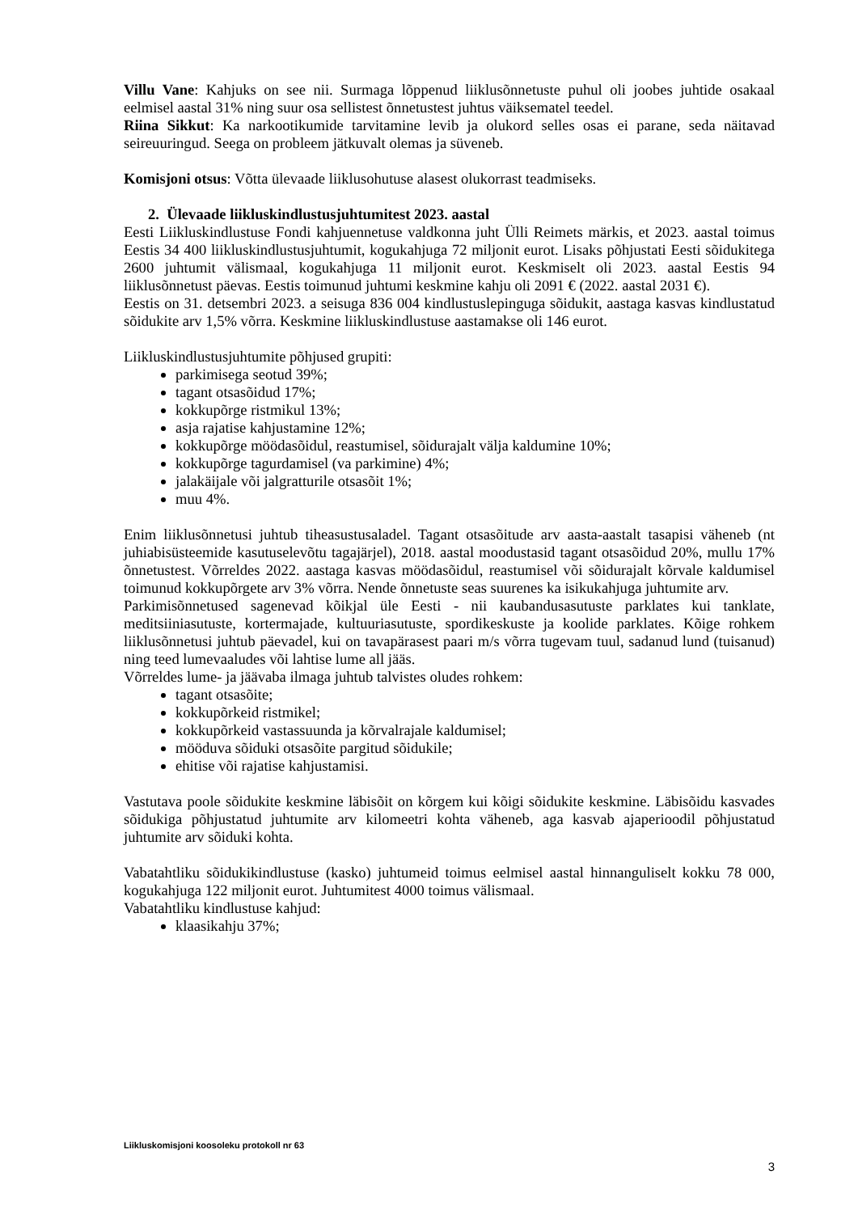Villu Vane: Kahjuks on see nii. Surmaga lõppenud liiklusõnnetuste puhul oli joobes juhtide osakaal eelmisel aastal 31% ning suur osa sellistest õnnetustest juhtus väiksematel teedel.
Riina Sikkut: Ka narkootikumide tarvitamine levib ja olukord selles osas ei parane, seda näitavad seireuuringud. Seega on probleem jätkuvalt olemas ja süveneb.
Komisjoni otsus: Võtta ülevaade liiklusohutuse alasest olukorrast teadmiseks.
2. Ülevaade liikluskindlustusjuhtumitest 2023. aastal
Eesti Liikluskindlustuse Fondi kahjuennetuse valdkonna juht Ülli Reimets märkis, et 2023. aastal toimus Eestis 34 400 liikluskindlustusjuhtumit, kogukahjuga 72 miljonit eurot. Lisaks põhjustati Eesti sõidukitega 2600 juhtumit välismaal, kogukahjuga 11 miljonit eurot. Keskmiselt oli 2023. aastal Eestis 94 liiklusõnnetust päevas. Eestis toimunud juhtumi keskmine kahju oli 2091 € (2022. aastal 2031 €).
Eestis on 31. detsembri 2023. a seisuga 836 004 kindlustuslepinguga sõidukit, aastaga kasvas kindlustatud sõidukite arv 1,5% võrra. Keskmine liikluskindlustuse aastamakse oli 146 eurot.
Liikluskindlustusjuhtumite põhjused grupiti:
parkimisega seotud 39%;
tagant otsasõidud 17%;
kokkupõrge ristmikul 13%;
asja rajatise kahjustamine 12%;
kokkupõrge möödasõidul, reastumisel, sõidurajalt välja kaldumine 10%;
kokkupõrge tagurdamisel (va parkimine) 4%;
jalakäijale või jalgratturile otsasõit 1%;
muu 4%.
Enim liiklusõnnetusi juhtub tiheasustusaladel. Tagant otsasõitude arv aasta-aastalt tasapisi väheneb (nt juhiabisüsteemide kasutuselevõtu tagajärjel), 2018. aastal moodustasid tagant otsasõidud 20%, mullu 17% õnnetustest. Võrreldes 2022. aastaga kasvas möödasõidul, reastumisel või sõidurajalt kõrvale kaldumisel toimunud kokkupõrgete arv 3% võrra. Nende õnnetuste seas suurenes ka isikukahjuga juhtumite arv.
Parkimisõnnetused sagenevad kõikjal üle Eesti - nii kaubandusasutuste parklates kui tanklate, meditsiiniasutuste, kortermajade, kultuuriasutuste, spordikeskuste ja koolide parklates. Kõige rohkem liiklusõnnetusi juhtub päevadel, kui on tavapärasest paari m/s võrra tugevam tuul, sadanud lund (tuisanud) ning teed lumevaaludes või lahtise lume all jääs.
Võrreldes lume- ja jäävaba ilmaga juhtub talvistes oludes rohkem:
tagant otsasõite;
kokkupõrkeid ristmikel;
kokkupõrkeid vastassuunda ja kõrvalrajale kaldumisel;
mööduva sõiduki otsasõite pargitud sõidukile;
ehitise või rajatise kahjustamisi.
Vastutava poole sõidukite keskmine läbisõit on kõrgem kui kõigi sõidukite keskmine. Läbisõidu kasvades sõidukiga põhjustatud juhtumite arv kilomeetri kohta väheneb, aga kasvab ajaperioodil põhjustatud juhtumite arv sõiduki kohta.
Vabatahtliku sõidukikindlustuse (kasko) juhtumeid toimus eelmisel aastal hinnanguliselt kokku 78 000, kogukahjuga 122 miljonit eurot. Juhtumitest 4000 toimus välismaal.
Vabatahtliku kindlustuse kahjud:
klaasikahju 37%;
Liikluskomisjoni koosoleku protokoll nr 63
3